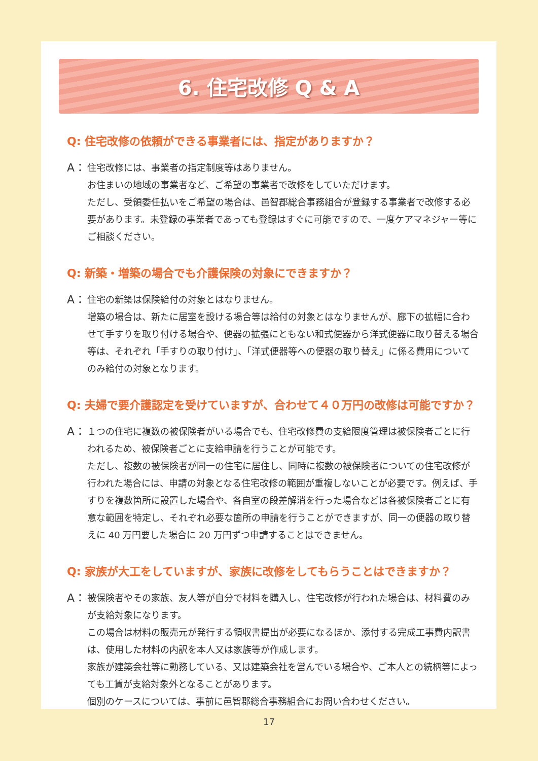6. 住宅改修 Q & A
Q: 住宅改修の依頼ができる事業者には、指定がありますか？
A：
住宅改修には、事業者の指定制度等はありません。
お住まいの地域の事業者など、ご希望の事業者で改修をしていただけます。
ただし、受領委任払いをご希望の場合は、邑智郡総合事務組合が登録する事業者で改修する必要があります。未登録の事業者であっても登録はすぐに可能ですので、一度ケアマネジャー等にご相談ください。
Q: 新築・増築の場合でも介護保険の対象にできますか？
A：
住宅の新築は保険給付の対象とはなりません。
増築の場合は、新たに居室を設ける場合等は給付の対象とはなりませんが、廊下の拡幅に合わせて手すりを取り付ける場合や、便器の拡張にともない和式便器から洋式便器に取り替える場合等は、それぞれ「手すりの取り付け」、「洋式便器等への便器の取り替え」に係る費用についてのみ給付の対象となります。
Q: 夫婦で要介護認定を受けていますが、合わせて４０万円の改修は可能ですか？
A：
１つの住宅に複数の被保険者がいる場合でも、住宅改修費の支給限度管理は被保険者ごとに行われるため、被保険者ごとに支給申請を行うことが可能です。
ただし、複数の被保険者が同一の住宅に居住し、同時に複数の被保険者についての住宅改修が行われた場合には、申請の対象となる住宅改修の範囲が重複しないことが必要です。例えば、手すりを複数箇所に設置した場合や、各自室の段差解消を行った場合などは各被保険者ごとに有意な範囲を特定し、それぞれ必要な箇所の申請を行うことができますが、同一の便器の取り替えに 40 万円要した場合に 20 万円ずつ申請することはできません。
Q: 家族が大工をしていますが、家族に改修をしてもらうことはできますか？
A：
被保険者やその家族、友人等が自分で材料を購入し、住宅改修が行われた場合は、材料費のみが支給対象になります。
この場合は材料の販売元が発行する領収書提出が必要になるほか、添付する完成工事費内訳書は、使用した材料の内訳を本人又は家族等が作成します。
家族が建築会社等に勤務している、又は建築会社を営んでいる場合や、ご本人との続柄等によっても工賃が支給対象外となることがあります。
個別のケースについては、事前に邑智郡総合事務組合にお問い合わせください。
17